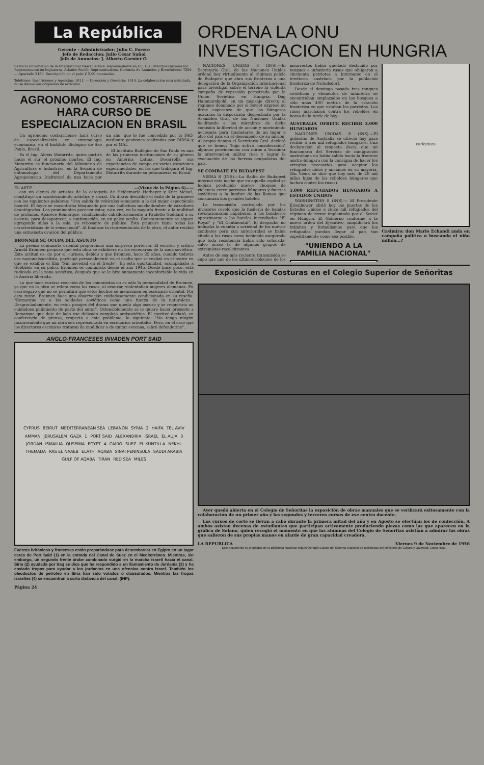La República
Gerente - Administrador: Julio C. Forero
Jefe de Redaccion: Julio César Suñol
Jefe de Anuncios: J. Alberto Garnier O.
Servicio Informativo de la International News Service. Representante en EE. UU.: Melchor Guzmán Inc. Representante en Inglaterra, Atlantic Pacific Representations. Gerencia de Anuncios y Económicos: 7294 — Apartado 2130. Suscripción en el país: ₡ 5.00 mensuales.
Teléfonos: Suscriciones y Agencias: 1011. — Dirección y Gerencia: 1014. La colaboración será solicitada, no se devuelven originales de artículos
AGRONOMO COSTARRICENSE HARA CURSO DE ESPECIALIZACION EN BRASIL
Un agrónomo costarricense hará curso de especialización en entomología económica, en el Instituto Biológico de Sao Paulo, Brasil.
Es el Ing. Alexis Matarrita, quien partirá hacia el sur el próximo martes. El Ing. Matarrita es funcionario del Ministerio de Agricultura e Industrias, en la Sección de entomología del Departamento Agropecuario. Disfrutará de una beca por un año, que le fue concedida por la FAO, mediante gestiones realizadas por OIRSA y por el MAI.
El Instituto Biológico de Sao Paulo es una de las primeras instituciones de su género en América Latina. Desarrolla sus experiencias de campo en varias estaciones experimentales, en las que trabajará el Ing. Matarrita durante su permanecia en Brasil.
EL ARTE.... —(Viene de la Página 6)——
con un elenco de artistas de la categoría de Heidemarie Hatheyer y Kurt Meisel, constituyó un acontecimiento artístico y social. Un diario describió el éxito de la primiere con las siguientes palabras: "Una salida de vehículos semejante a la del mejor espectáculo boxeril. El foyer se encontraba bloqueado por una bulliciosa muchedumbre de cazadores deautógrafos. Los prominentes parecen estar, esta vez, en la mayoría frente a la multitud de profanos. Aparece Remarque, conduciendo caballerosamente a Paulette Goddard a su asiento, para desaparecer, a continuación, en un palco oculto. Constantemente se siguen agregando sillas a la sala, ya rebosante de público. Esta primiere tiene todas las características de lo sensacional". Al finalizar la representación de la obra, el autor recibió una entusiasta ovación del público.
BRONNER SE OCUPA DEL ASUNTO
La prensa comunista oriental proporcionó una sorpresa porterior. El escritor y crítico Arnold Bronnen propuso que esta obra se exhibiera en los escenarios de la zona soviética. Esta actitud es, de por sí, curiosa, debido a que Bronnen, hace 25 años, cuando todavía era nacionalsocialista, participó personalmente en el asalto que se realizó en el teatro en que se exhibía el film "Sin novedad en el frente". En esta oportunidad, acompañaba a Goebbels en su palco. Bronnen es comunista desde el año 1945. Desde hace poco, está radicado en la zona soviética, después que se le hizo sumamente inconfortable la vida en la Austria liberada.
Lo que hace curiosa reacción de los comunistas no es sólo la personalidad de Bronnen, ya que en la obra se relata como los rusos, al avanzar, violentaban mujeres alemanas. En casi seguro que no se permitirá que estos hechos se mencionen en escenario oriental. Por esta razón, Bronnen hace una observación cuidadosamente condicionada en su reseña: "Remarque ve a los soldados soviéticos como una fuerza de la naturaleza... Desgraciadamente, en estos pasajes del drama que queda algo oscuro y se requeriría un cuidadoso pulimiento de parte del autor". Ostensiblemente se le quiere hacer presente a Remarque que deje de lado ese delicado complejo antisoviético. El escritor declaró, en conferencia de prensa, respecto a este problema, lo siguiente: "No tengo ningún inconveniente que mi obra sea representada en escenarios orientales. Pero, en el caso que los directores escénicos trataran de modificar o de quitar escenas, sabré defenderme".
ANGLO-FRANCESES INVADEN PORT SAID
CYPRUS BEIRUT MEDITERRANEAN SEA LEBANON SYRIA 2 HAIFA TEL AVIV AMMAN JERUSALEM GAZA 1 PORT SAID ALEXANDRIA ISRAEL EL AUJA 3 JORDAN ISMAILIA QUSEIMA EGYPT 4 CAIRO SUEZ EL KUNTILLA NEKHL THEMADA RAS EL NAAEB ELATH AQABA SINAI PENINSULA SAUDI ARABIA GULF OF AQABA TIRAN RED SEA MILES
Fuerzas británicas y francesas están preparándose para desembarcar en Egipto en un lugar cerca de Port Said (1) en la entrada del Canal de Suez en el Mediterráneo. Mientras, sin embargo, un segundo frente árabe combinado surgió en la marcha israelí hacia el canal. Siria (2) ayudada por Iraq se dice que ha respondido a un llamamiento de Jordania (3) y ha enviado tropas para ayudar a los jordanios en una ofensiva contra Israel. También los oleoductos de petróleo en Siria han sido volados o clausurados. Mientras las tropas israelíes (4) se encuentran a corta distancia del canal. (INP).
Página 24
ORDENA LA ONU INVESTIGACION EN HUNGRIA
NACIONES UNIDAS 8 (INS).—El Secretario Gral. de las Naciones Unidas ordenó hoy virtualmente al régimen pelele de Budapest que abra sus fronteras a una delegación de la Organización Internacional para investigar sobre el terreno la violenta campaña de represión perpetrada por la Unión Soviética en Hungría. Dag Hammarskjold, en un mensaje directo al régimen dominado por el Soviet expresó su firme esperanza de que los húngaros acatarán la disposición despachada por la Asamblea Gral. de las Naciones Unidas facilitando a los miembros de dicha comisión la libertad de acción y movimiento necesaria para trasladarse de un lugar a otro del país en el desempeño de su misión. Al propio tiempo el Secretario Gral. declaró que se tienen "bajo activa consideración" algunas providencias con miras a terminar la intervención militar rusa y lograr la evacuación de las fuerzas ocupadoras del país.
SE COMBATE EN BUDAPEST
VIENA 8 (INS).—La Radio de Budapest informó esta noche que en aquella capital se habían producido nuevos choques de violencia entre patriotas húngaros y fuerzas soviéticas a la lumbre de las llamas que consumían dos grandes hoteles.
La transmisión controlada por los invasores reveló que la fusilería de bandas revolucionarias impidieron a los bomberos aproximarse a los hoteles incendiados "El Royal" y "El Continental". El despacho no indicaba la cuantía o seriedad de los nuevos combates pero con anterioridad se había citado a los rusos como habiendo asegurado que toda resistencia había sido sofocada, salvo acaso la de algunos grupos de extremistas recalcitrantes.
Antes de esa más reciente transmisión se supo que uno de los últimos bolsones de los insurrectos había quedado destruido por tanques e infantería rusos que obligaron a cincuenta patriotas a internarse en el territorio austríaco por la población fronteriza de Nickelsdorf.
Desde el domingo pasado tres tanques soviéticos y elementos de infantería se encontraban emplazados en los bosques a sólo unos 400 metros de la estación fronteriza en que estaban los patriotas. Los rusos marcharon contra los rebeldes en horas de la tarde de hoy.
AUSTRALIA OFRECE RECIBIR 3.000 HUNGAROS
NACIONES UNIDAS 8 (INS).—El gobierno de Australia se ofreció hoy para recibir a tres mil refugiados húngaros. Una declaración al respecto decía que un funcionario del Servicio de inmigración australiana no había salido hacia la frontera austro-húngara con la consigna de hacer los arreglos necesarios para aceptar los refugiados niños y ancianos en su mayoría. (En Viena se dice que hay más de 20 mil niños hijos de los rebeldes húngaros que luchan contra los rusos).
5.000 REFUGIADOS HUNGAROS A ESTADOS UNIDOS
WASHINGTON 8 (INS).— El Presidente Eisenhower abrió hoy las puertas de los Estados Unidos a cinco mil refugiados del régimen de terror implantado por el Soviet en Hungría. El Gobierno conforme a la nueva orden del Ejecutivo, simplificará los trámites y formulismos para que los refugiados puedan llegar al país tan expeditamente como sea posible.
"UNIENDO A LA FAMILIA NACIONAL"
caricatura
Casimiro: don Mario Echandi anda en campaña política o buscando el niño millón...?
Exposición de Costuras en el Colegio Superior de Señoritas
Ayer quedó abierta en el Colegio de Señoritas la exposición de obras manuales que se verificará exitosamente con la colaboración de un primer año y los segundos y terceros cursos de ese centro docente.
Los cursos de corte se llevan a cabo durante la primera mitad del año y en Agosto se efectúan los de confección. A ambos asisten decenas de estudiantes que participan activamente produciendo piezas como las que aparecen en la gráfica de Solano, quien recogió el momento en que las alumnas del Colegio de Señoritas asistían a admirar las obras que salieron de sus propias manos en alarde de gran capacidad creadora.
LA REPUBLICA Viernes 9 de Noviembre de 1956
Este documento es propiedad de la Biblioteca Nacional Miguel Obregón Lizano del Sistema Nacional de Bibliotecas del Ministerio de Cultura y Juventud, Costa Rica.